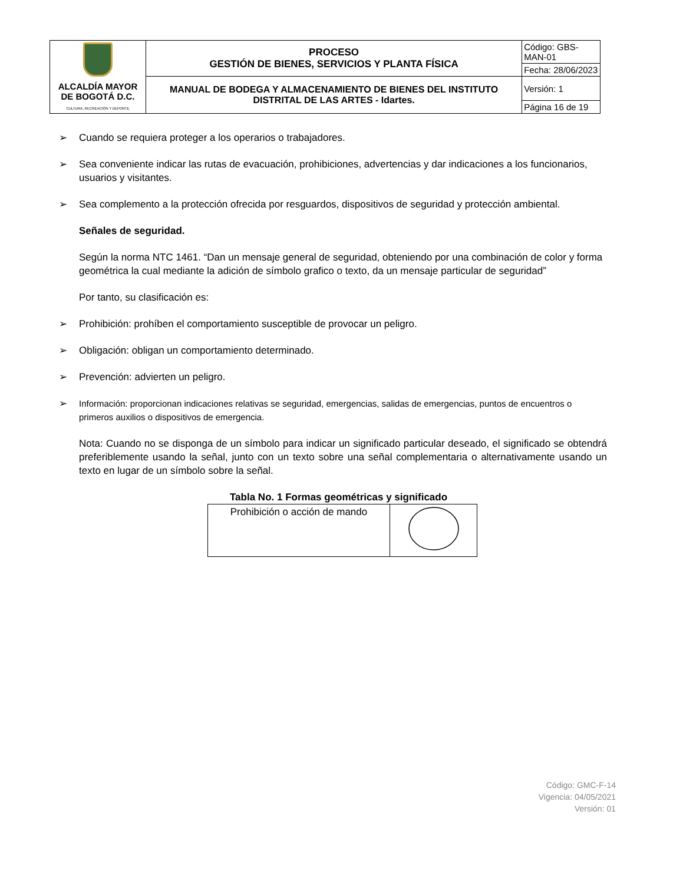| ALCALDÍA MAYOR DE BOGOTÁ D.C. CULTURA, RECREACIÓN Y DEPORTE | PROCESO GESTIÓN DE BIENES, SERVICIOS Y PLANTA FÍSICA | Código: GBS-MAN-01 |
| | | Fecha: 28/06/2023 |
| | MANUAL DE BODEGA Y ALMACENAMIENTO DE BIENES DEL INSTITUTO DISTRITAL DE LAS ARTES - Idartes. | Versión: 1 |
| | | Página 16 de 19 |
➢ Cuando se requiera proteger a los operarios o trabajadores.
➢ Sea conveniente indicar las rutas de evacuación, prohibiciones, advertencias y dar indicaciones a los funcionarios, usuarios y visitantes.
➢ Sea complemento a la protección ofrecida por resguardos, dispositivos de seguridad y protección ambiental.
Señales de seguridad.
Según la norma NTC 1461. “Dan un mensaje general de seguridad, obteniendo por una combinación de color y forma geométrica la cual mediante la adición de símbolo grafico o texto, da un mensaje particular de seguridad”
Por tanto, su clasificación es:
➢ Prohibición: prohíben el comportamiento susceptible de provocar un peligro.
➢ Obligación: obligan un comportamiento determinado.
➢ Prevención: advierten un peligro.
➢ Información: proporcionan indicaciones relativas se seguridad, emergencias, salidas de emergencias, puntos de encuentros o primeros auxilios o dispositivos de emergencia.
Nota: Cuando no se disponga de un símbolo para indicar un significado particular deseado, el significado se obtendrá preferiblemente usando la señal, junto con un texto sobre una señal complementaria o alternativamente usando un texto en lugar de un símbolo sobre la señal.
Tabla No. 1 Formas geométricas y significado
| Prohibición o acción de mando | |
Código: GMC-F-14
Vigencia: 04/05/2021
Versión: 01